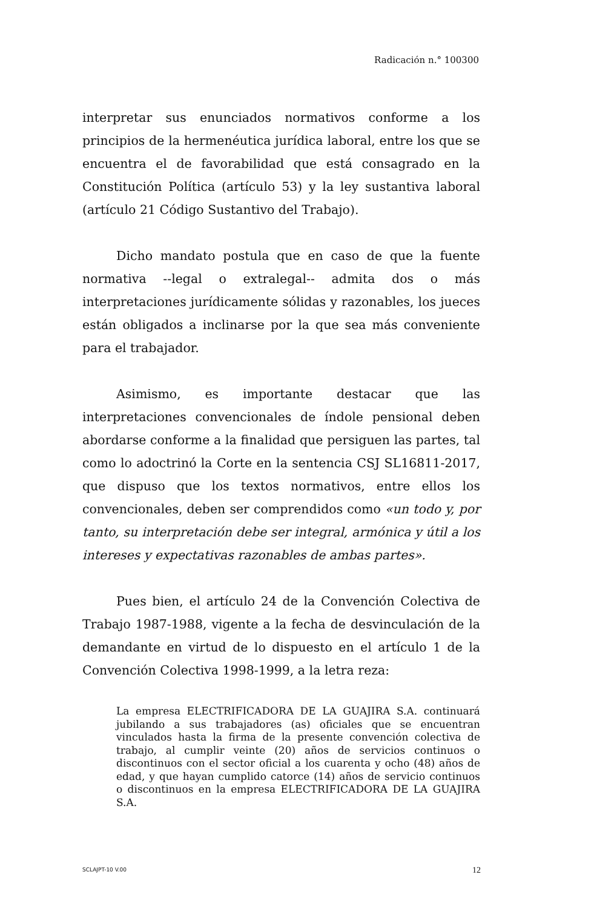Radicación n.° 100300
interpretar sus enunciados normativos conforme a los principios de la hermenéutica jurídica laboral, entre los que se encuentra el de favorabilidad que está consagrado en la Constitución Política (artículo 53) y la ley sustantiva laboral (artículo 21 Código Sustantivo del Trabajo).
Dicho mandato postula que en caso de que la fuente normativa --legal o extralegal-- admita dos o más interpretaciones jurídicamente sólidas y razonables, los jueces están obligados a inclinarse por la que sea más conveniente para el trabajador.
Asimismo, es importante destacar que las interpretaciones convencionales de índole pensional deben abordarse conforme a la finalidad que persiguen las partes, tal como lo adoctrinó la Corte en la sentencia CSJ SL16811-2017, que dispuso que los textos normativos, entre ellos los convencionales, deben ser comprendidos como «un todo y, por tanto, su interpretación debe ser integral, armónica y útil a los intereses y expectativas razonables de ambas partes».
Pues bien, el artículo 24 de la Convención Colectiva de Trabajo 1987-1988, vigente a la fecha de desvinculación de la demandante en virtud de lo dispuesto en el artículo 1 de la Convención Colectiva 1998-1999, a la letra reza:
La empresa ELECTRIFICADORA DE LA GUAJIRA S.A. continuará jubilando a sus trabajadores (as) oficiales que se encuentran vinculados hasta la firma de la presente convención colectiva de trabajo, al cumplir veinte (20) años de servicios continuos o discontinuos con el sector oficial a los cuarenta y ocho (48) años de edad, y que hayan cumplido catorce (14) años de servicio continuos o discontinuos en la empresa ELECTRIFICADORA DE LA GUAJIRA S.A.
SCLAJPT-10 V.00 12